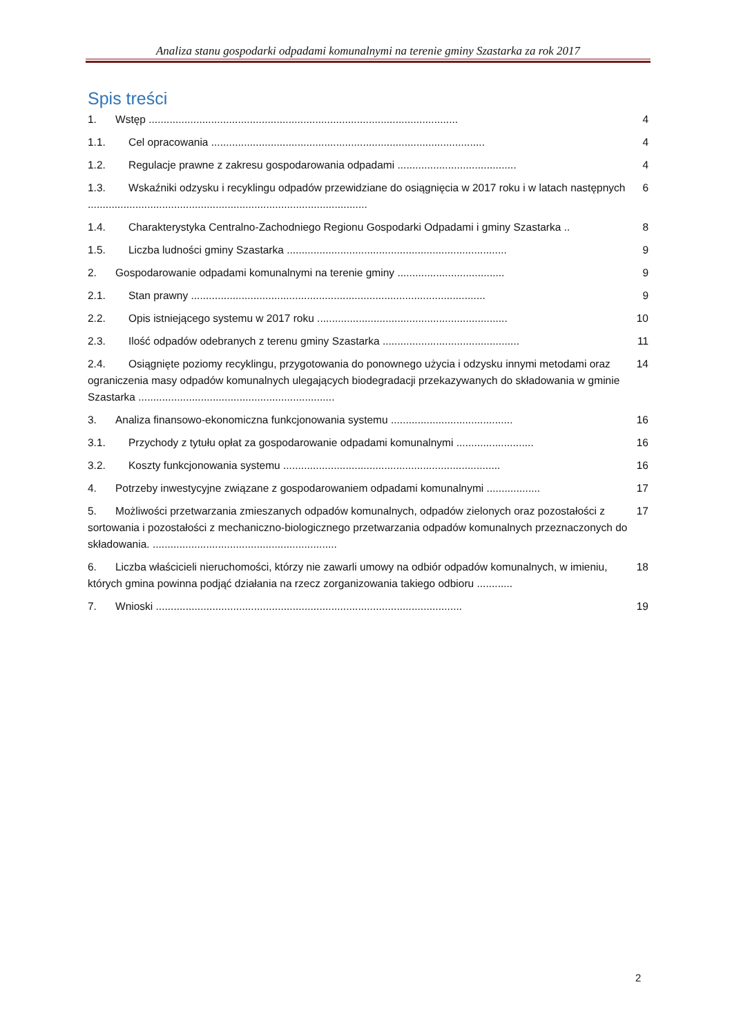Analiza stanu gospodarki odpadami komunalnymi na terenie gminy Szastarka za rok 2017
Spis treści
1. Wstęp ........................................................................................................ 4
1.1. Cel opracowania ............................................................................................ 4
1.2. Regulacje prawne z zakresu gospodarowania odpadami ........................................ 4
1.3. Wskaźniki odzysku i recyklingu odpadów przewidziane do osiągnięcia w 2017 roku i w latach następnych .............................................................................................. 6
1.4. Charakterystyka Centralno-Zachodniego Regionu Gospodarki Odpadami i gminy Szastarka .. 8
1.5. Liczba ludności gminy Szastarka .......................................................................... 9
2. Gospodarowanie odpadami komunalnymi na terenie gminy .................................... 9
2.1. Stan prawny ................................................................................................... 9
2.2. Opis istniejącego systemu w 2017 roku ................................................................ 10
2.3. Ilość odpadów odebranych z terenu gminy Szastarka .............................................. 11
2.4. Osiągnięte poziomy recyklingu, przygotowania do ponownego użycia i odzysku innymi metodami oraz ograniczenia masy odpadów komunalnych ulegających biodegradacji przekazywanych do składowania w gminie Szastarka .................................................................. 14
3. Analiza finansowo-ekonomiczna funkcjonowania systemu ......................................... 16
3.1. Przychody z tytułu opłat za gospodarowanie odpadami komunalnymi .......................... 16
3.2. Koszty funkcjonowania systemu ......................................................................... 16
4. Potrzeby inwestycyjne związane z gospodarowaniem odpadami komunalnymi .................. 17
5. Możliwości przetwarzania zmieszanych odpadów komunalnych, odpadów zielonych oraz pozostałości z sortowania i pozostałości z mechaniczno-biologicznego przetwarzania odpadów komunalnych przeznaczonych do składowania. .............................................................. 17
6. Liczba właścicieli nieruchomości, którzy nie zawarli umowy na odbiór odpadów komunalnych, w imieniu, których gmina powinna podjąć działania na rzecz zorganizowania takiego odbioru ............ 18
7. Wnioski ....................................................................................................... 19
2